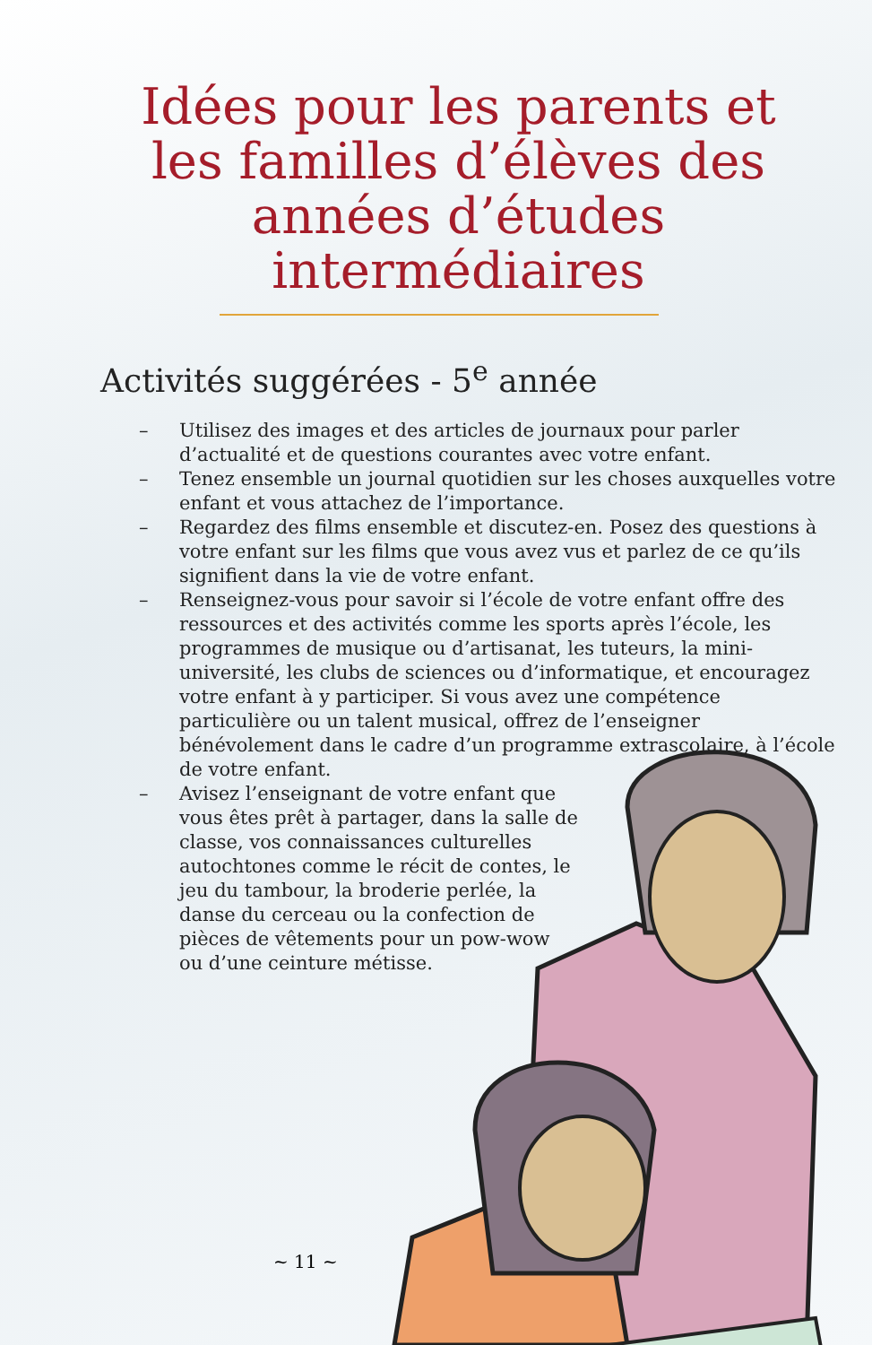Idées pour les parents et les familles d’élèves des années d’études intermédiaires
Activités suggérées - 5<sup>e</sup> année
– Utilisez des images et des articles de journaux pour parler d’actualité et de questions courantes avec votre enfant.
– Tenez ensemble un journal quotidien sur les choses auxquelles votre enfant et vous attachez de l’importance.
– Regardez des films ensemble et discutez-en. Posez des questions à votre enfant sur les films que vous avez vus et parlez de ce qu’ils signifient dans la vie de votre enfant.
– Renseignez-vous pour savoir si l’école de votre enfant offre des ressources et des activités comme les sports après l’école, les programmes de musique ou d’artisanat, les tuteurs, la mini-université, les clubs de sciences ou d’informatique, et encouragez votre enfant à y participer. Si vous avez une compétence particulière ou un talent musical, offrez de l’enseigner bénévolement dans le cadre d’un programme extrascolaire, à l’école de votre enfant.
– Avisez l’enseignant de votre enfant que vous êtes prêt à partager, dans la salle de classe, vos connaissances culturelles autochtones comme le récit de contes, le jeu du tambour, la broderie perlée, la danse du cerceau ou la confection de pièces de vêtements pour un pow-wow ou d’une ceinture métisse.
~ 11 ~